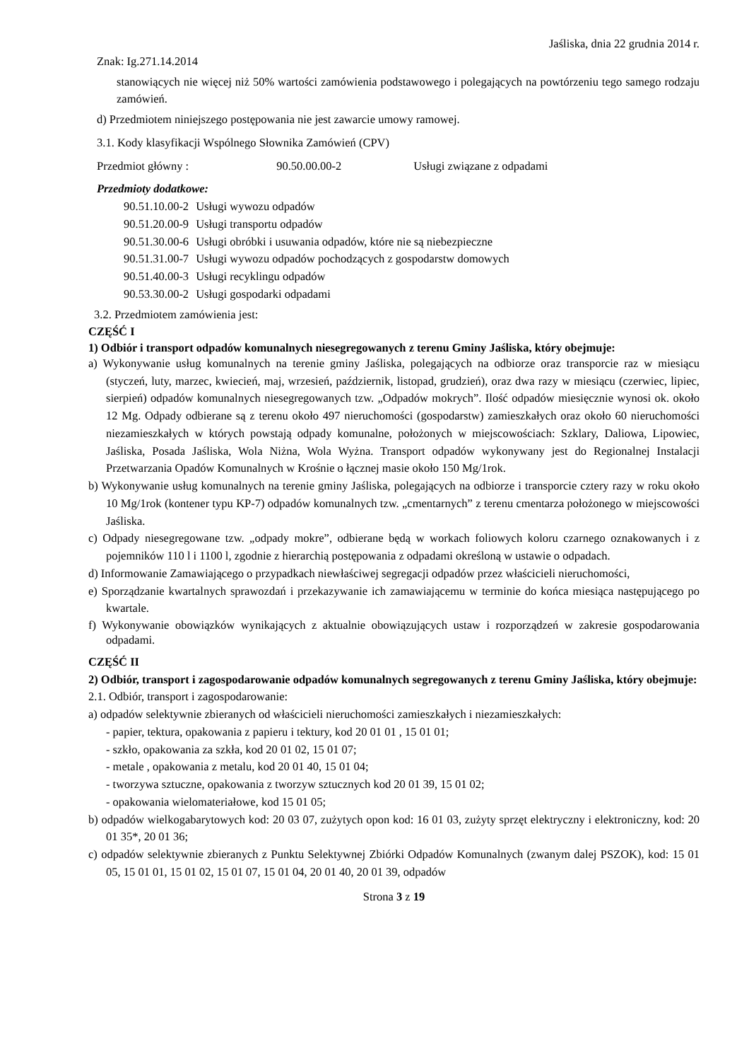Jaśliska, dnia 22 grudnia 2014 r.
Znak: Ig.271.14.2014
stanowiących nie więcej niż 50% wartości zamówienia podstawowego i polegających na powtórzeniu tego samego rodzaju zamówień.
d) Przedmiotem niniejszego postępowania nie jest zawarcie umowy ramowej.
3.1. Kody klasyfikacji Wspólnego Słownika Zamówień (CPV)
Przedmiot główny : 90.50.00.00-2 Usługi związane z odpadami
Przedmioty dodatkowe:
| 90.51.10.00-2 | Usługi wywozu odpadów |
| 90.51.20.00-9 | Usługi transportu odpadów |
| 90.51.30.00-6 | Usługi obróbki i usuwania odpadów, które nie są niebezpieczne |
| 90.51.31.00-7 | Usługi wywozu odpadów pochodzących z gospodarstw domowych |
| 90.51.40.00-3 | Usługi recyklingu odpadów |
| 90.53.30.00-2 | Usługi gospodarki odpadami |
3.2. Przedmiotem zamówienia jest:
CZĘŚĆ I
1) Odbiór i transport odpadów komunalnych niesegregowanych z terenu Gminy Jaśliska, który obejmuje:
a) Wykonywanie usług komunalnych na terenie gminy Jaśliska, polegających na odbiorze oraz transporcie raz w miesiącu (styczeń, luty, marzec, kwiecień, maj, wrzesień, październik, listopad, grudzień), oraz dwa razy w miesiącu (czerwiec, lipiec, sierpień) odpadów komunalnych niesegregowanych tzw. „Odpadów mokrych”. Ilość odpadów miesięcznie wynosi ok. około 12 Mg. Odpady odbierane są z terenu około 497 nieruchomości (gospodarstw) zamieszkałych oraz około 60 nieruchomości niezamieszkałych w których powstają odpady komunalne, położonych w miejscowościach: Szklary, Daliowa, Lipowiec, Jaśliska, Posada Jaśliska, Wola Niżna, Wola Wyżna. Transport odpadów wykonywany jest do Regionalnej Instalacji Przetwarzania Opadów Komunalnych w Krośnie o łącznej masie około 150 Mg/1rok.
b) Wykonywanie usług komunalnych na terenie gminy Jaśliska, polegających na odbiorze i transporcie cztery razy w roku około 10 Mg/1rok (kontener typu KP-7) odpadów komunalnych tzw. „cmentarnych” z terenu cmentarza położonego w miejscowości Jaśliska.
c) Odpady niesegregowane tzw. „odpady mokre”, odbierane będą w workach foliowych koloru czarnego oznakowanych i z pojemników 110 l i 1100 l, zgodnie z hierarchią postępowania z odpadami określoną w ustawie o odpadach.
d) Informowanie Zamawiającego o przypadkach niewłaściwej segregacji odpadów przez właścicieli nieruchomości,
e) Sporządzanie kwartalnych sprawozdań i przekazywanie ich zamawiającemu w terminie do końca miesiąca następującego po kwartale.
f) Wykonywanie obowiązków wynikających z aktualnie obowiązujących ustaw i rozporządzeń w zakresie gospodarowania odpadami.
CZĘŚĆ II
2) Odbiór, transport i zagospodarowanie odpadów komunalnych segregowanych z terenu Gminy Jaśliska, który obejmuje:
2.1. Odbiór, transport i zagospodarowanie:
a) odpadów selektywnie zbieranych od właścicieli nieruchomości zamieszkałych i niezamieszkałych:
- papier, tektura, opakowania z papieru i tektury, kod 20 01 01 , 15 01 01;
- szkło, opakowania za szkła, kod 20 01 02, 15 01 07;
- metale , opakowania z metalu, kod 20 01 40, 15 01 04;
- tworzywa sztuczne, opakowania z tworzyw sztucznych kod 20 01 39, 15 01 02;
- opakowania wielomateriałowe, kod 15 01 05;
b) odpadów wielkogabarytowych kod: 20 03 07, zużytych opon kod: 16 01 03, zużyty sprzęt elektryczny i elektroniczny, kod: 20 01 35*, 20 01 36;
c) odpadów selektywnie zbieranych z Punktu Selektywnej Zbiórki Odpadów Komunalnych (zwanym dalej PSZOK), kod: 15 01 05, 15 01 01, 15 01 02, 15 01 07, 15 01 04, 20 01 40, 20 01 39, odpadów
Strona 3 z 19